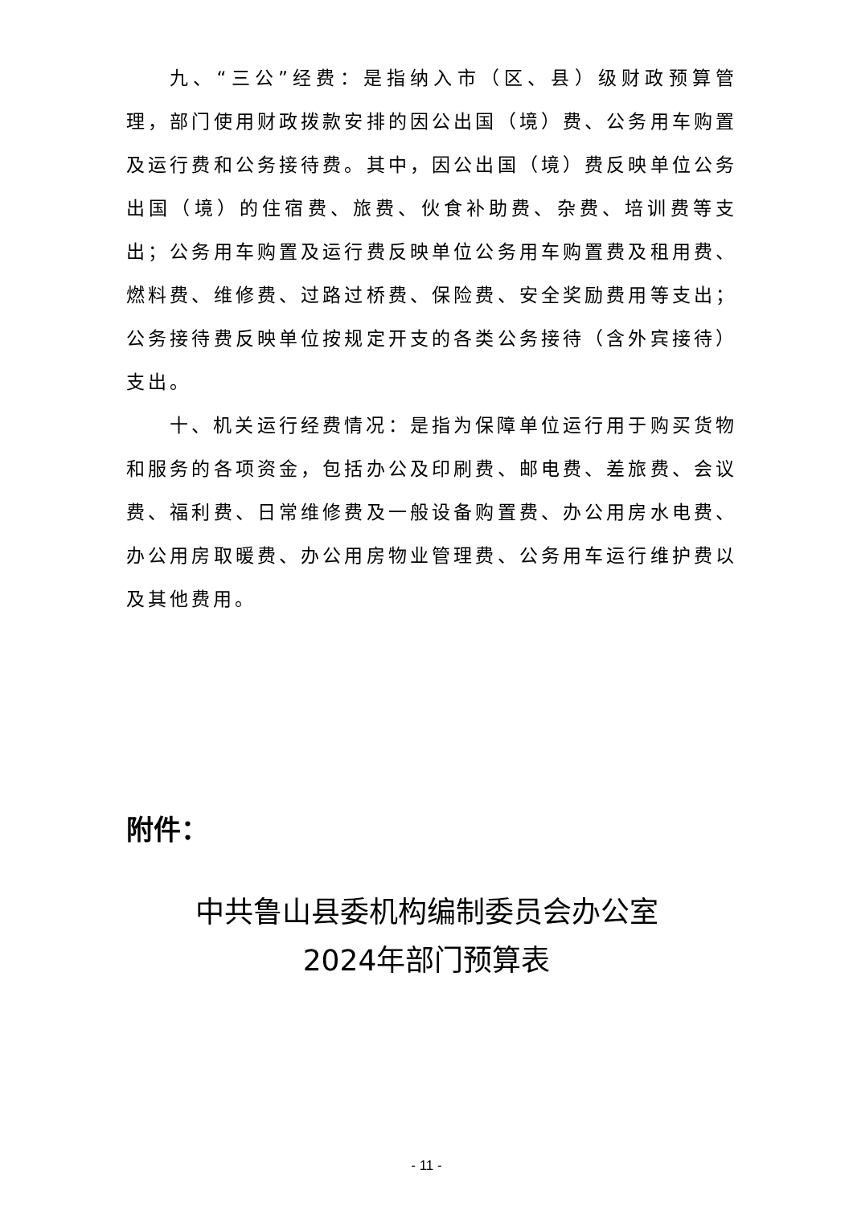九、“三公”经费：是指纳入市（区、县）级财政预算管理，部门使用财政拨款安排的因公出国（境）费、公务用车购置及运行费和公务接待费。其中，因公出国（境）费反映单位公务出国（境）的住宿费、旅费、伙食补助费、杂费、培训费等支出；公务用车购置及运行费反映单位公务用车购置费及租用费、燃料费、维修费、过路过桥费、保险费、安全奖励费用等支出；公务接待费反映单位按规定开支的各类公务接待（含外宾接待）支出。
十、机关运行经费情况：是指为保障单位运行用于购买货物和服务的各项资金，包括办公及印刷费、邮电费、差旅费、会议费、福利费、日常维修费及一般设备购置费、办公用房水电费、办公用房取暖费、办公用房物业管理费、公务用车运行维护费以及其他费用。
附件：
中共鲁山县委机构编制委员会办公室
2024年部门预算表
- 11 -